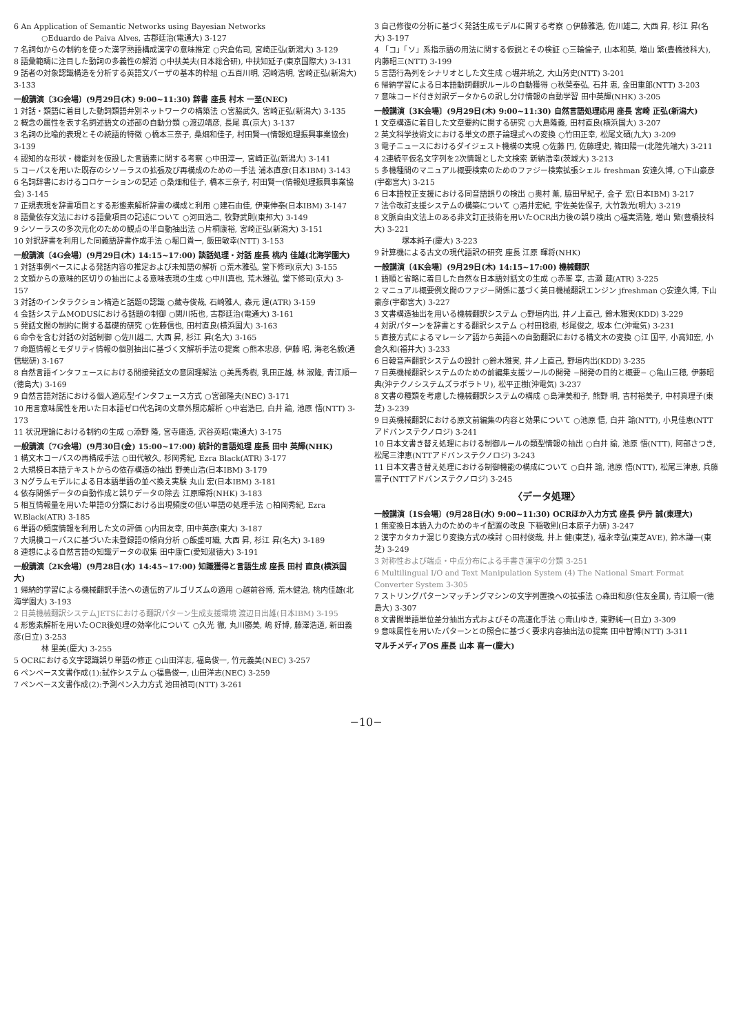6 An Application of Semantic Networks using Bayesian Networks
○Eduardo de Paiva Alves, 古郡廷治(電通大) 3-127
7 名詞句からの制約を使った漢字熟語構成漢字の意味推定 ○宍倉佑司, 宮崎正弘(新潟大) 3-129
8 語彙範疇に注目した動詞の多義性の解消 ○中扶美夫(日本総合研), 中扶知延子(東京国際大) 3-131
9 話者の対象認識構造を分析する英語文パーザの基本的枠組 ○五百川明, 沼崎浩明, 宮崎正弘(新潟大) 3-133
一般講演〔3G会場〕(9月29日(木) 9:00~11:30) 辞書 座長 村木 一至(NEC)
1 対話・類語に着目した動詞類語弁別ネットワークの構築法 ○宮脇武久, 宮崎正弘(新潟大) 3-135
2 概念の属性を表す名詞述語文の述部の自動分類 ○渡辺靖彦, 長尾 真(京大) 3-137
3 名詞の比喩的表現とその統語的特徴 ○橋本三奈子, 桑畑和佳子, 村田賢一(情報処理振興事業協会) 3-139
4 認知的な形状・機能対を仮設した言語素に関する考察 ○中田淳一, 宮崎正弘(新潟大) 3-141
5 コーパスを用いた既存のシソーラスの拡張及び再構成のための一手法 浦本直彦(日本IBM) 3-143
6 名詞辞書におけるコロケーションの記述 ○桑畑和佳子, 橋本三奈子, 村田賢一(情報処理振興事業協会) 3-145
7 正規表現を辞書項目とする形態素解析辞書の構成と利用 ○建石由佳, 伊東伸泰(日本IBM) 3-147
8 語彙依存文法における語彙項目の記述について ○河田浩二, 牧野武則(東邦大) 3-149
9 シソーラスの多次元化のための観点の半自動抽出法 ○片桐康裕, 宮崎正弘(新潟大) 3-151
10 対訳辞書を利用した同義語辞書作成手法 ○堀口貴一, 飯田敏幸(NTT) 3-153
一般講演〔4G会場〕(9月29日(木) 14:15~17:00) 談話処理・対話 座長 桃内 佳雄(北海学園大)
1 対話事例ベースによる発話内容の推定および未知語の解析 ○荒木雅弘, 堂下修司(京大) 3-155
2 文頭からの意味的区切りの抽出による意味表現の生成 ○中川真也, 荒木雅弘, 堂下修司(京大) 3-157
3 対話のインタラクション構造と話題の認識 ○藏寺俊哉, 石崎雅人, 森元 逞(ATR) 3-159
4 会話システムMODUSにおける話題の制御 ○関川拓也, 古郡廷治(電通大) 3-161
5 発話文間の制約に関する基礎的研究 ○佐藤信也, 田村直良(横浜国大) 3-163
6 命令を含む対話の対話制御 ○佐川雄二, 大西 昇, 杉江 昇(名大) 3-165
7 命題情報とモダリティ情報の個別抽出に基づく文解析手法の提案 ○熊本忠彦, 伊藤 昭, 海老名毅(通信総研) 3-167
8 自然言語インタフェースにおける間接発話文の意図理解法 ○美馬秀樹, 乳田正雄, 林 淑隆, 青江順一(徳島大) 3-169
9 自然言語対話における個人適応型インタフェース方式 ○宮部隆夫(NEC) 3-171
10 用言意味属性を用いた日本語ゼロ代名詞の文章外照応解析 ○中岩浩巳, 白井 諭, 池原 悟(NTT) 3-173
11 状況理論における制約の生成 ○添野 隆, 宮寺庸造, 沢谷英昭(電通大) 3-175
一般講演〔7G会場〕(9月30日(金) 15:00~17:00) 統計的言語処理 座長 田中 英輝(NHK)
1 構文木コーパスの再構成手法 ○田代敏久, 杉岡秀紀, Ezra Black(ATR) 3-177
2 大規模日本語テキストからの依存構造の抽出 野美山浩(日本IBM) 3-179
3 Nグラムモデルによる日本語単語の並べ換え実験 丸山 宏(日本IBM) 3-181
4 依存関係データの自動作成と誤りデータの除去 江原暉将(NHK) 3-183
5 相互情報量を用いた単語の分類における出現頻度の低い単語の処理手法 ○柏岡秀紀, Ezra W.Black(ATR) 3-185
6 単語の頻度情報を利用した文の評価 ○内田友幸, 田中英彦(東大) 3-187
7 大規模コーパスに基づいた未登録語の傾向分析 ○飯盛可織, 大西 昇, 杉江 昇(名大) 3-189
8 連想による自然言語の知識データの収集 田中康仁(愛知淑徳大) 3-191
一般講演〔2K会場〕(9月28日(水) 14:45~17:00) 知識獲得と言語生成 座長 田村 直良(横浜国大)
1 帰納的学習による機械翻訳手法への遺伝的アルゴリズムの適用 ○越前谷博, 荒木健治, 桃内佳雄(北海学園大) 3-193
2 日英機械翻訳システムJETSにおける翻訳パターン生成支援環境 渡辺日出雄(日本IBM) 3-195
4 形態素解析を用いたOCR後処理の効率化について ○久光 徹, 丸川勝美, 嶋 好博, 藤澤浩道, 新田義彦(日立) 3-253
林 里美(慶大) 3-255
5 OCRにおける文字認識誤り単語の修正 ○山田洋志, 福島俊一, 竹元義美(NEC) 3-257
6 ペンベース文書作成(1):試作システム ○福島俊一, 山田洋志(NEC) 3-259
7 ペンベース文書作成(2):予測ペン入力方式 池田禎司(NTT) 3-261
3 自己修復の分析に基づく発話生成モデルに関する考察 ○伊藤雅浩, 佐川雄二, 大西 昇, 杉江 昇(名大) 3-197
4 「コ」「ソ」系指示語の用法に関する仮説とその検証 ○三輪倫子, 山本和英, 増山 繁(豊橋技科大), 内藤昭三(NTT) 3-199
5 言語行為列をシナリオとした文生成 ○堀井統之, 大山芳史(NTT) 3-201
6 帰納学習による日本語動詞翻訳ルールの自動獲得 ○秋葉泰弘, 石井 恵, 金田重郎(NTT) 3-203
7 意味コード付き対訳データからの訳し分け情報の自動学習 田中英輝(NHK) 3-205
一般講演〔3K会場〕(9月29日(木) 9:00~11:30) 自然言語処理応用 座長 宮崎 正弘(新潟大)
1 文章構造に着目した文章要約に関する研究 ○大島隆義, 田村直良(横浜国大) 3-207
2 英文科学技術文における単文の原子論理式への変換 ○竹田正幸, 松尾文碩(九大) 3-209
3 電子ニュースにおけるダイジェスト機構の実現 ○佐藤 円, 佐藤理史, 篠田陽一(北陸先端大) 3-211
4 2連続平仮名文字列を2次情報とした文検索 新納浩幸(茨城大) 3-213
5 多機種間のマニュアル概要検索のためのファジー検索拡張シェル freshman 安達久博, ○下山豪彦(宇都宮大) 3-215
6 日本語校正支援における同音語誤りの検出 ○奥村 薫, 脇田早紀子, 金子 宏(日本IBM) 3-217
7 法令改訂支援システムの構築について ○酒井宏紀, 宇佐美佐保子, 大竹敦光(明大) 3-219
8 文脈自由文法上のある非文訂正技術を用いたOCR出力後の誤り検出 ○福実清隆, 増山 繁(豊橋技科大) 3-221
塚本純子(慶大) 3-223
9 計算機による古文の現代語訳の研究 座長 江原 暉将(NHK)
一般講演〔4K会場〕(9月29日(木) 14:15~17:00) 機械翻訳
1 語順と省略に着目した自然な日本語対話文の生成 ○赤峯 享, 古瀬 蔵(ATR) 3-225
2 マニュアル概要例文間のファジー関係に基づく英日機械翻訳エンジン jfreshman ○安達久博, 下山豪彦(宇都宮大) 3-227
3 文書構造抽出を用いる機械翻訳システム ○野垣内出, 井ノ上直己, 鈴木雅実(KDD) 3-229
4 対訳パターンを辞書とする翻訳システム ○村田稔樹, 杉尾俊之, 坂本 仁(沖電気) 3-231
5 直接方式によるマレーシア語から英語への自動翻訳における構文木の変換 ○江 国平, 小高知宏, 小倉久和(福井大) 3-233
6 日韓音声翻訳システムの設計 ○鈴木雅実, 井ノ上直己, 野垣内出(KDD) 3-235
7 日英機械翻訳システムのための前編集支援ツールの開発 −開発の目的と概要− ○亀山三穂, 伊藤昭典(沖テクノシステムズラボラトリ), 松平正樹(沖電気) 3-237
8 文書の種類を考慮した機械翻訳システムの構成 ○島津美和子, 熊野 明, 吉村裕美子, 中村真理子(東芝) 3-239
9 日英機械翻訳における原文前編集の内容と効果について ○池原 悟, 白井 諭(NTT), 小見佳恵(NTTアドバンステクノロジ) 3-241
10 日本文書き替え処理における制御ルールの類型情報の抽出 ○白井 諭, 池原 悟(NTT), 阿部さつき, 松尾三津恵(NTTアドバンステクノロジ) 3-243
11 日本文書き替え処理における制御機能の構成について ○白井 諭, 池原 悟(NTT), 松尾三津恵, 兵藤富子(NTTアドバンステクノロジ) 3-245
〈データ処理〉
一般講演〔1S会場〕(9月28日(水) 9:00~11:30) OCRほか入力方式 座長 伊丹 誠(東理大)
1 無変換日本語入力のためのキイ配置の改良 下稲敬則(日本原子力研) 3-247
2 漢字カタカナ混じり変換方式の検討 ○田村俊哉, 井上 健(東芝), 福永幸弘(東芝AVE), 鈴木謙一(東芝) 3-249
3 対称性および端点・中点分布による手書き漢字の分類 3-251
6 Multilingual I/O and Text Manipulation System (4) The National Smart Format Converter System 3-305
7 ストリングパターンマッチングマシンの文字列置換への拡張法 ○森田和彦(住友金属), 青江順一(徳島大) 3-307
8 文書間単語単位差分抽出方式およびその高速化手法 ○青山ゆき, 東野純一(日立) 3-309
9 意味属性を用いたパターンとの照合に基づく要求内容抽出法の提案 田中智博(NTT) 3-311
マルチメディアOS 座長 山本 喜一(慶大)
−10−